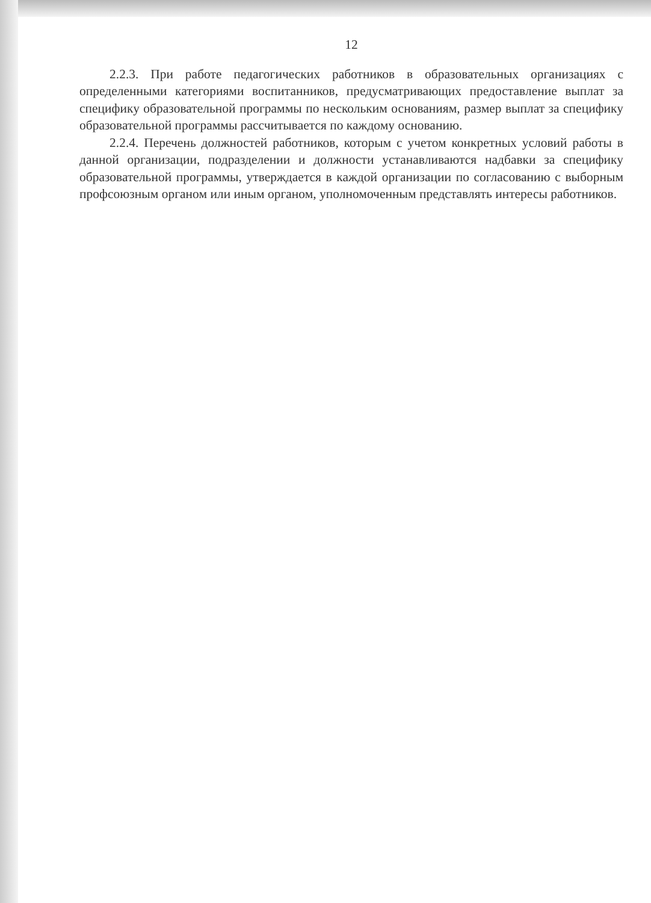12
2.2.3. При работе педагогических работников в образовательных организациях с определенными категориями воспитанников, предусматривающих предоставление выплат за специфику образовательной программы по нескольким основаниям, размер выплат за специфику образовательной программы рассчитывается по каждому основанию.
2.2.4. Перечень должностей работников, которым с учетом конкретных условий работы в данной организации, подразделении и должности устанавливаются надбавки за специфику образовательной программы, утверждается в каждой организации по согласованию с выборным профсоюзным органом или иным органом, уполномоченным представлять интересы работников.